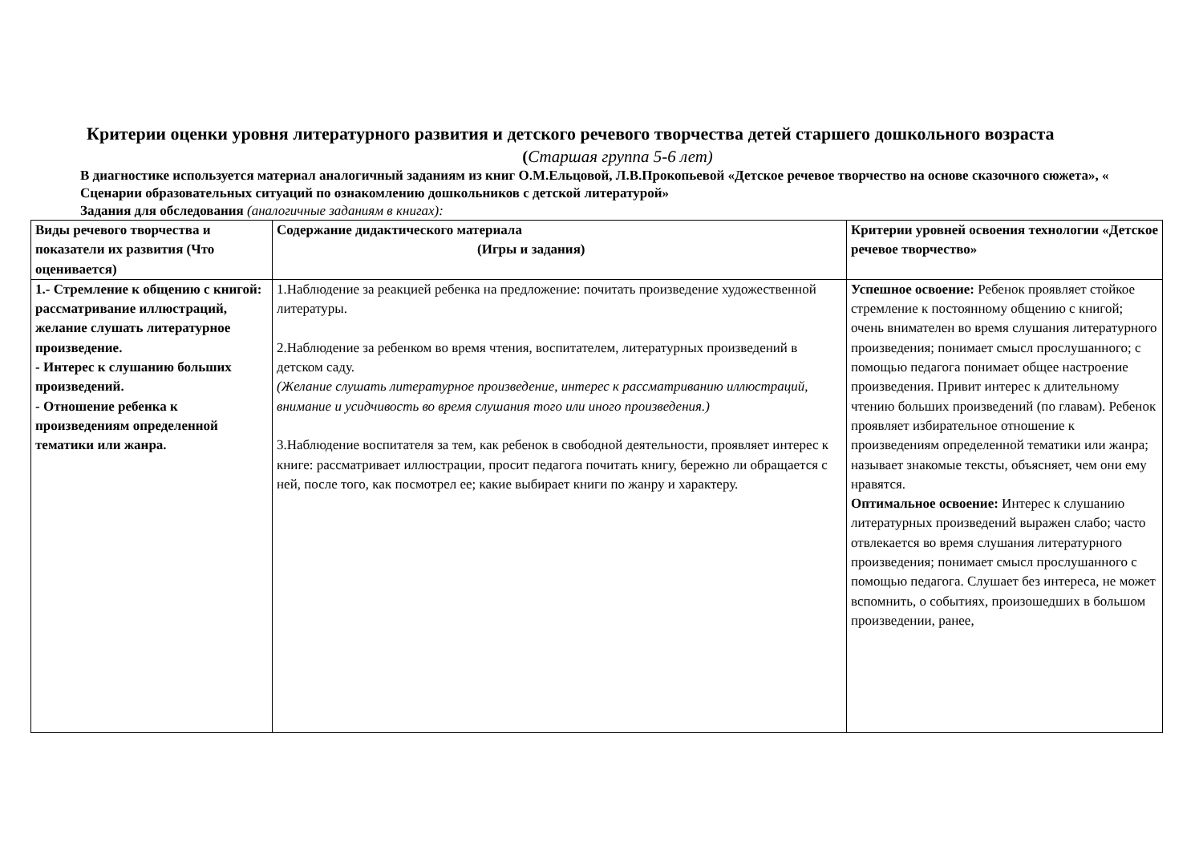Критерии оценки уровня литературного развития и детского речевого творчества детей старшего дошкольного возраста
(Старшая группа 5-6 лет)
В диагностике используется материал аналогичный заданиям из книг О.М.Ельцовой, Л.В.Прокопьевой «Детское речевое творчество на основе сказочного сюжета», « Сценарии образовательных ситуаций по ознакомлению дошкольников с детской литературой»
Задания для обследования (аналогичные заданиям в книгах):
| Виды речевого творчества и показатели их развития (Что оценивается) | Содержание дидактического материала (Игры и задания) | Критерии уровней освоения технологии «Детское речевое творчество» |
| --- | --- | --- |
| 1.- Стремление к общению с книгой: рассматривание иллюстраций, желание слушать литературное произведение. - Интерес к слушанию больших произведений. - Отношение ребенка к произведениям определенной тематики или жанра. | 1.Наблюдение за реакцией ребенка на предложение: почитать произведение художественной литературы. 2.Наблюдение за ребенком во время чтения, воспитателем, литературных произведений в детском саду. (Желание слушать литературное произведение, интерес к рассматриванию иллюстраций, внимание и усидчивость во время слушания того или иного произведения.) 3.Наблюдение воспитателя за тем, как ребенок в свободной деятельности, проявляет интерес к книге: рассматривает иллюстрации, просит педагога почитать книгу, бережно ли обращается с ней, после того, как посмотрел ее; какие выбирает книги по жанру и характеру. | Успешное освоение: Ребенок проявляет стойкое стремление к постоянному общению с книгой; очень внимателен во время слушания литературного произведения; понимает смысл прослушанного; с помощью педагога понимает общее настроение произведения. Привит интерес к длительному чтению больших произведений (по главам). Ребенок проявляет избирательное отношение к произведениям определенной тематики или жанра; называет знакомые тексты, объясняет, чем они ему нравятся. Оптимальное освоение: Интерес к слушанию литературных произведений выражен слабо; часто отвлекается во время слушания литературного произведения; понимает смысл прослушанного с помощью педагога. Слушает без интереса, не может вспомнить, о событиях, произошедших в большом произведении, ранее, |